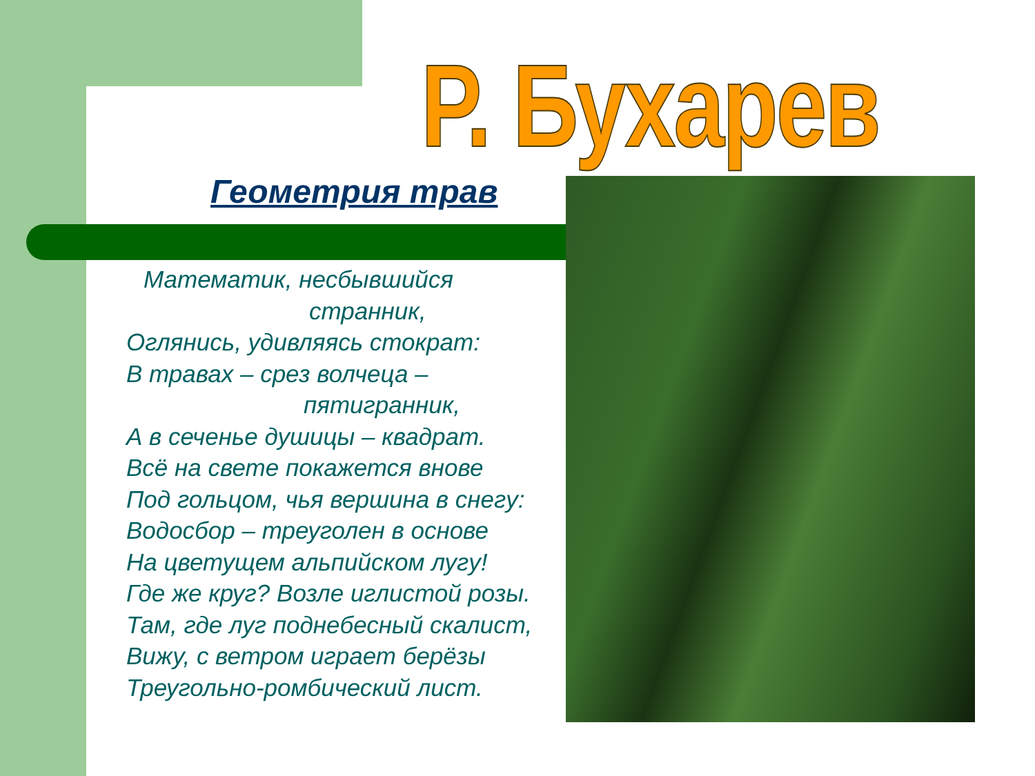Р. Бухарев
Геометрия трав
Математик, несбывшийся
странник,
Оглянись, удивляясь стократ:
В травах – срез волчеца –
пятигранник,
А в сеченье душицы – квадрат.
Всё на свете покажется внове
Под гольцом, чья вершина в снегу:
Водосбор – треуголен в основе
На цветущем альпийском лугу!
Где же круг? Возле иглистой розы.
Там, где луг поднебесный скалист,
Вижу, с ветром играет берёзы
Треугольно-ромбический лист.